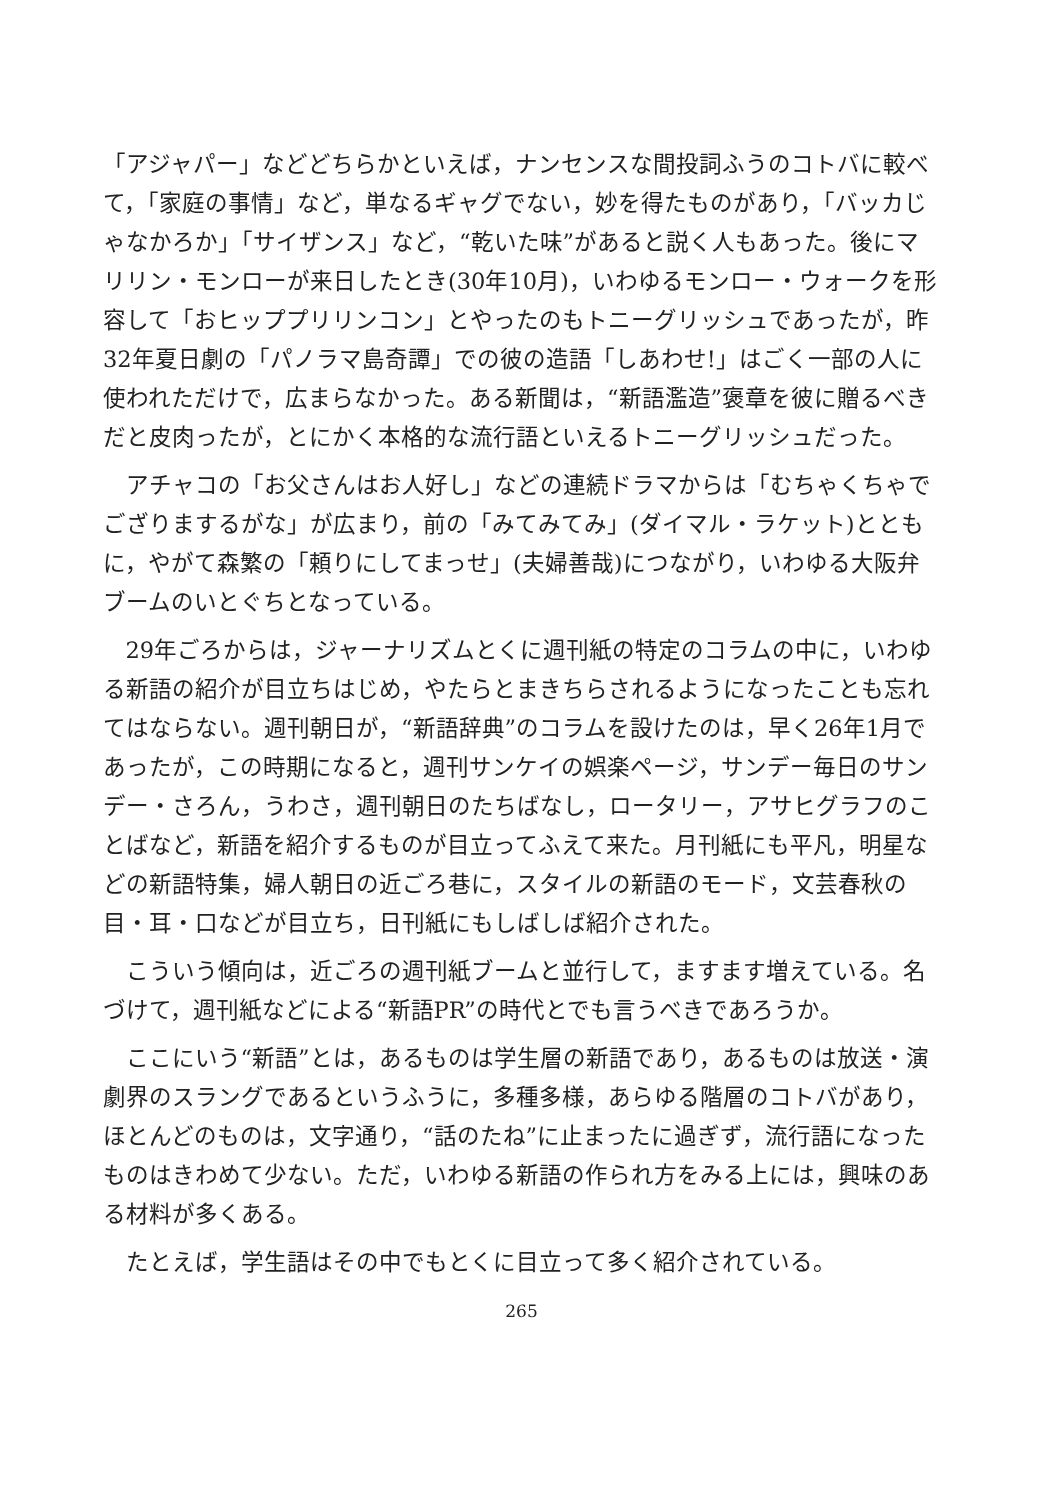「アジャパー」などどちらかといえば，ナンセンスな間投詞ふうのコトバに較べて，「家庭の事情」など，単なるギャグでない，妙を得たものがあり，「バッカじゃなかろか」「サイザンス」など，“乾いた味”があると説く人もあった。後にマリリン・モンローが来日したとき(30年10月)，いわゆるモンロー・ウォークを形容して「おヒッププリリンコン」とやったのもトニーグリッシュであったが，昨32年夏日劇の「パノラマ島奇譚」での彼の造語「しあわせ!」はごく一部の人に使われただけで，広まらなかった。ある新聞は，“新語濫造”褒章を彼に贈るべきだと皮肉ったが，とにかく本格的な流行語といえるトニーグリッシュだった。
アチャコの「お父さんはお人好し」などの連続ドラマからは「むちゃくちゃでござりまするがな」が広まり，前の「みてみてみ」(ダイマル・ラケット)とともに，やがて森繁の「頼りにしてまっせ」(夫婦善哉)につながり，いわゆる大阪弁ブームのいとぐちとなっている。
29年ごろからは，ジャーナリズムとくに週刊紙の特定のコラムの中に，いわゆる新語の紹介が目立ちはじめ，やたらとまきちらされるようになったことも忘れてはならない。週刊朝日が，“新語辞典”のコラムを設けたのは，早く26年1月であったが，この時期になると，週刊サンケイの娯楽ページ，サンデー毎日のサンデー・さろん，うわさ，週刊朝日のたちばなし，ロータリー，アサヒグラフのことばなど，新語を紹介するものが目立ってふえて来た。月刊紙にも平凡，明星などの新語特集，婦人朝日の近ごろ巷に，スタイルの新語のモード，文芸春秋の目・耳・口などが目立ち，日刊紙にもしばしば紹介された。
こういう傾向は，近ごろの週刊紙ブームと並行して，ますます増えている。名づけて，週刊紙などによる“新語PR”の時代とでも言うべきであろうか。
ここにいう“新語”とは，あるものは学生層の新語であり，あるものは放送・演劇界のスラングであるというふうに，多種多様，あらゆる階層のコトバがあり，ほとんどのものは，文字通り，“話のたね”に止まったに過ぎず，流行語になったものはきわめて少ない。ただ，いわゆる新語の作られ方をみる上には，興味のある材料が多くある。
たとえば，学生語はその中でもとくに目立って多く紹介されている。
265